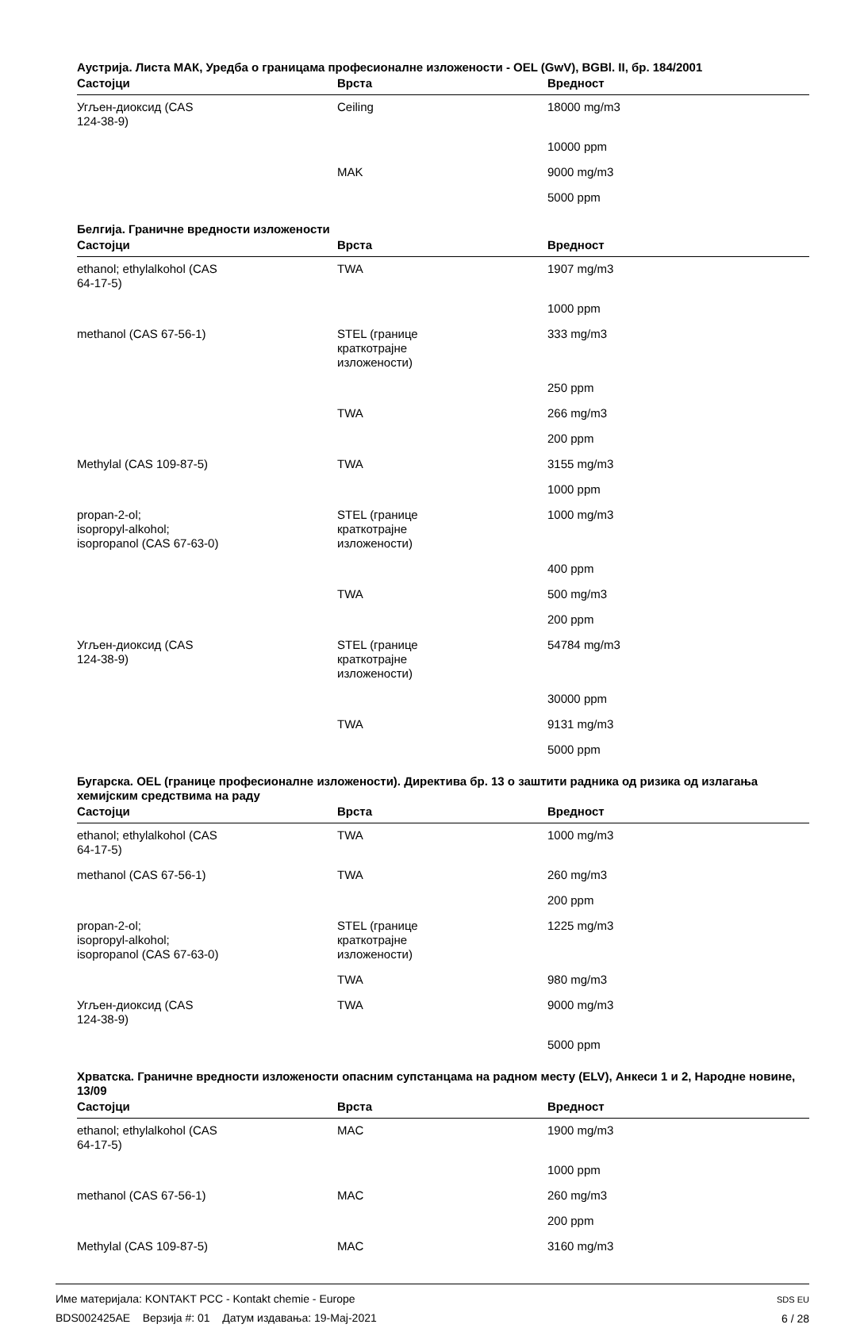Аустрија. Листа МАК, Уредба о границама професионалне изложености - OEL (GwV), BGBl. II, бр. 184/2001
| Састојци | Врста | Вредност |
| --- | --- | --- |
| Угљен-диоксид (CAS 124-38-9) | Ceiling | 18000 mg/m3 |
| | | 10000 ppm |
| | MAK | 9000 mg/m3 |
| | | 5000 ppm |
Белгија. Граничне вредности изложености
| Састојци | Врста | Вредност |
| --- | --- | --- |
| ethanol; ethylalkohol (CAS 64-17-5) | TWA | 1907 mg/m3 |
| | | 1000 ppm |
| methanol (CAS 67-56-1) | STEL (границе краткотрајне изложености) | 333 mg/m3 |
| | | 250 ppm |
| | TWA | 266 mg/m3 |
| | | 200 ppm |
| Methylal (CAS 109-87-5) | TWA | 3155 mg/m3 |
| | | 1000 ppm |
| propan-2-ol; isopropyl-alkohol; isopropanol (CAS 67-63-0) | STEL (границе краткотрајне изложености) | 1000 mg/m3 |
| | | 400 ppm |
| | TWA | 500 mg/m3 |
| | | 200 ppm |
| Угљен-диоксид (CAS 124-38-9) | STEL (границе краткотрајне изложености) | 54784 mg/m3 |
| | | 30000 ppm |
| | TWA | 9131 mg/m3 |
| | | 5000 ppm |
Бугарска. OEL (границе професионалне изложености). Директива бр. 13 о заштити радника од ризика од излагања хемијским средствима на раду
| Састојци | Врста | Вредност |
| --- | --- | --- |
| ethanol; ethylalkohol (CAS 64-17-5) | TWA | 1000 mg/m3 |
| methanol (CAS 67-56-1) | TWA | 260 mg/m3 |
| | | 200 ppm |
| propan-2-ol; isopropyl-alkohol; isopropanol (CAS 67-63-0) | STEL (границе краткотрајне изложености) | 1225 mg/m3 |
| | TWA | 980 mg/m3 |
| Угљен-диоксид (CAS 124-38-9) | TWA | 9000 mg/m3 |
| | | 5000 ppm |
Хрватска. Граничне вредности изложености опасним супстанцама на радном месту (ELV), Анкеси 1 и 2, Народне новине, 13/09
| Састојци | Врста | Вредност |
| --- | --- | --- |
| ethanol; ethylalkohol (CAS 64-17-5) | MAC | 1900 mg/m3 |
| | | 1000 ppm |
| methanol (CAS 67-56-1) | MAC | 260 mg/m3 |
| | | 200 ppm |
| Methylal (CAS 109-87-5) | MAC | 3160 mg/m3 |
Име материјала: KONTAKT PCC - Kontakt chemie - Europe
BDS002425AE Верзија #: 01 Датум издавања: 19-Мај-2021
SDS EU
6 / 28